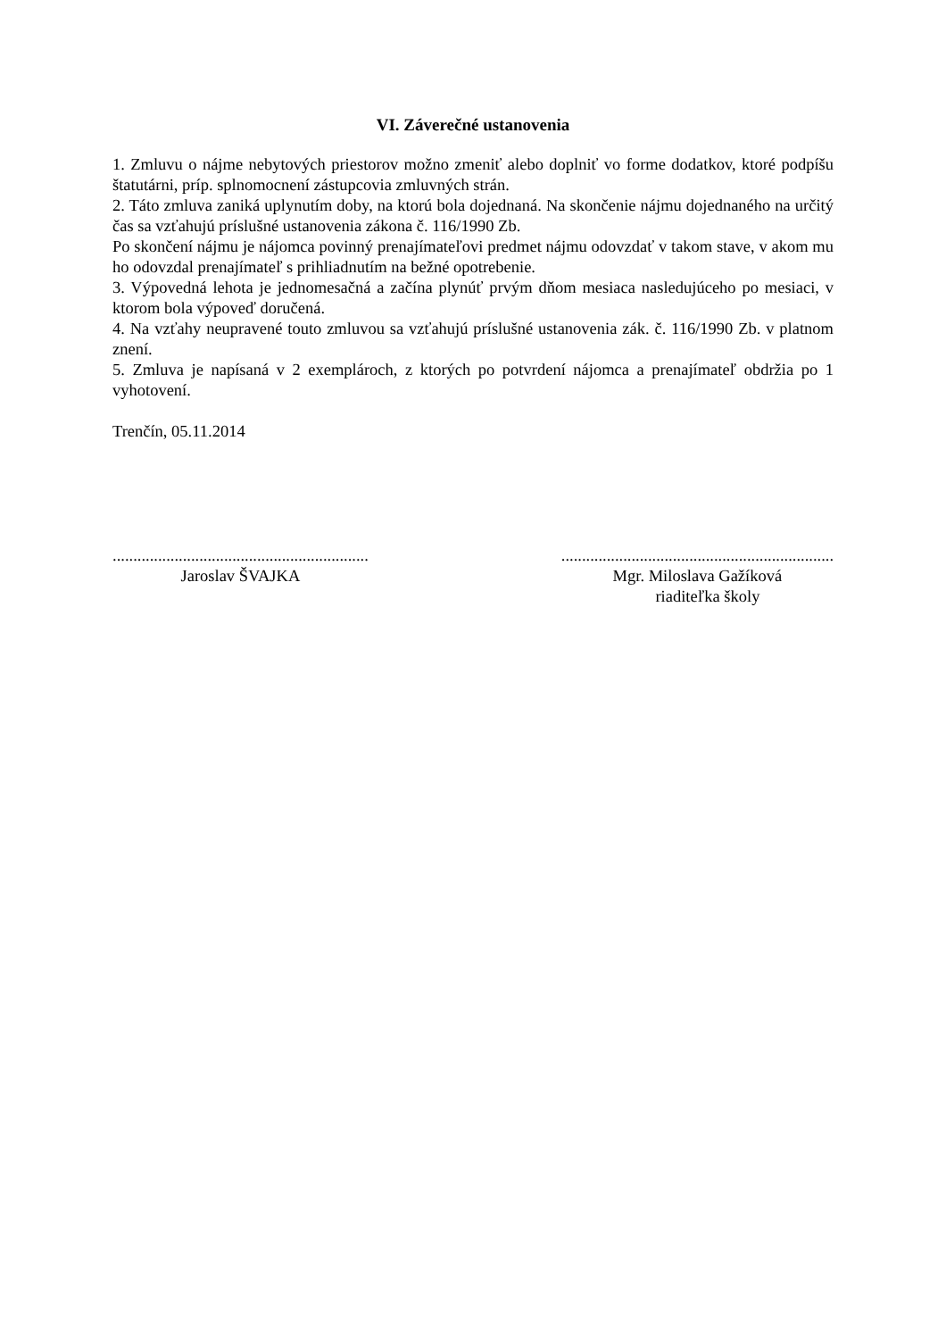VI. Záverečné ustanovenia
1. Zmluvu o nájme nebytových priestorov možno zmeniť alebo doplniť vo forme dodatkov, ktoré podpíšu štatutárni, príp. splnomocnení zástupcovia zmluvných strán.
2. Táto zmluva zaniká uplynutím doby, na ktorú bola dojednaná. Na skončenie nájmu dojednaného na určitý čas sa vzťahujú príslušné ustanovenia zákona č. 116/1990 Zb.
Po skončení nájmu je nájomca povinný prenajímateľovi predmet nájmu odovzdať v takom stave, v akom mu ho odovzdal prenajímateľ s prihliadnutím na bežné opotrebenie.
3. Výpovedná lehota je jednomesačná a začína plynúť prvým dňom mesiaca nasledujúceho po mesiaci, v ktorom bola výpoveď doručená.
4. Na vzťahy neupravené touto zmluvou sa vzťahujú príslušné ustanovenia zák. č. 116/1990 Zb. v platnom znení.
5. Zmluva je napísaná v 2 exemplároch, z ktorých po potvrdení nájomca a prenajímateľ obdržia po 1 vyhotovení.
Trenčín, 05.11.2014
..............................................................
Jaroslav ŠVAJKA
..................................................................
Mgr. Miloslava Gažíková
riaditeľka školy